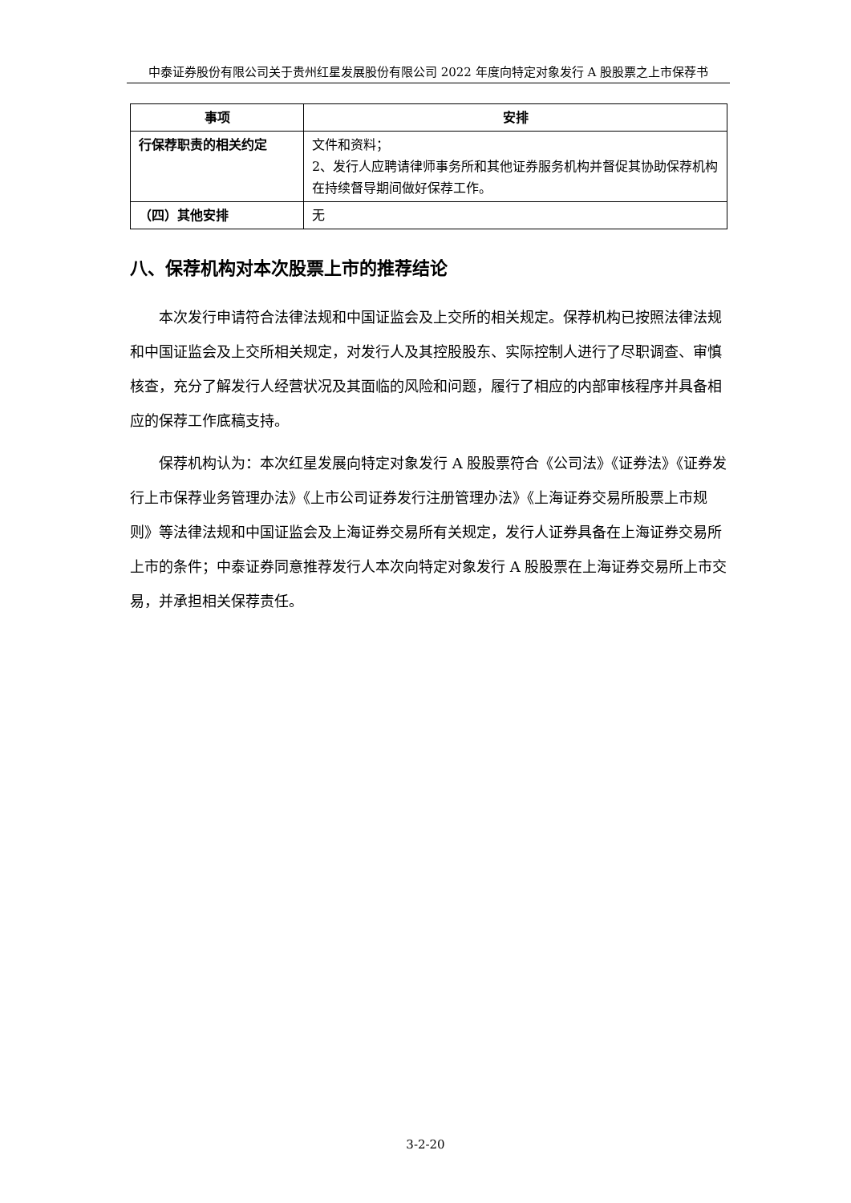中泰证券股份有限公司关于贵州红星发展股份有限公司 2022 年度向特定对象发行 A 股股票之上市保荐书
| 事项 | 安排 |
| --- | --- |
| 行保荐职责的相关约定 | 文件和资料； 2、发行人应聘请律师事务所和其他证券服务机构并督促其协助保荐机构在持续督导期间做好保荐工作。 |
| （四）其他安排 | 无 |
八、保荐机构对本次股票上市的推荐结论
本次发行申请符合法律法规和中国证监会及上交所的相关规定。保荐机构已按照法律法规和中国证监会及上交所相关规定，对发行人及其控股股东、实际控制人进行了尽职调查、审慎核查，充分了解发行人经营状况及其面临的风险和问题，履行了相应的内部审核程序并具备相应的保荐工作底稿支持。
保荐机构认为：本次红星发展向特定对象发行 A 股股票符合《公司法》《证券法》《证券发行上市保荐业务管理办法》《上市公司证券发行注册管理办法》《上海证券交易所股票上市规则》等法律法规和中国证监会及上海证券交易所有关规定，发行人证券具备在上海证券交易所上市的条件；中泰证券同意推荐发行人本次向特定对象发行 A 股股票在上海证券交易所上市交易，并承担相关保荐责任。
3-2-20